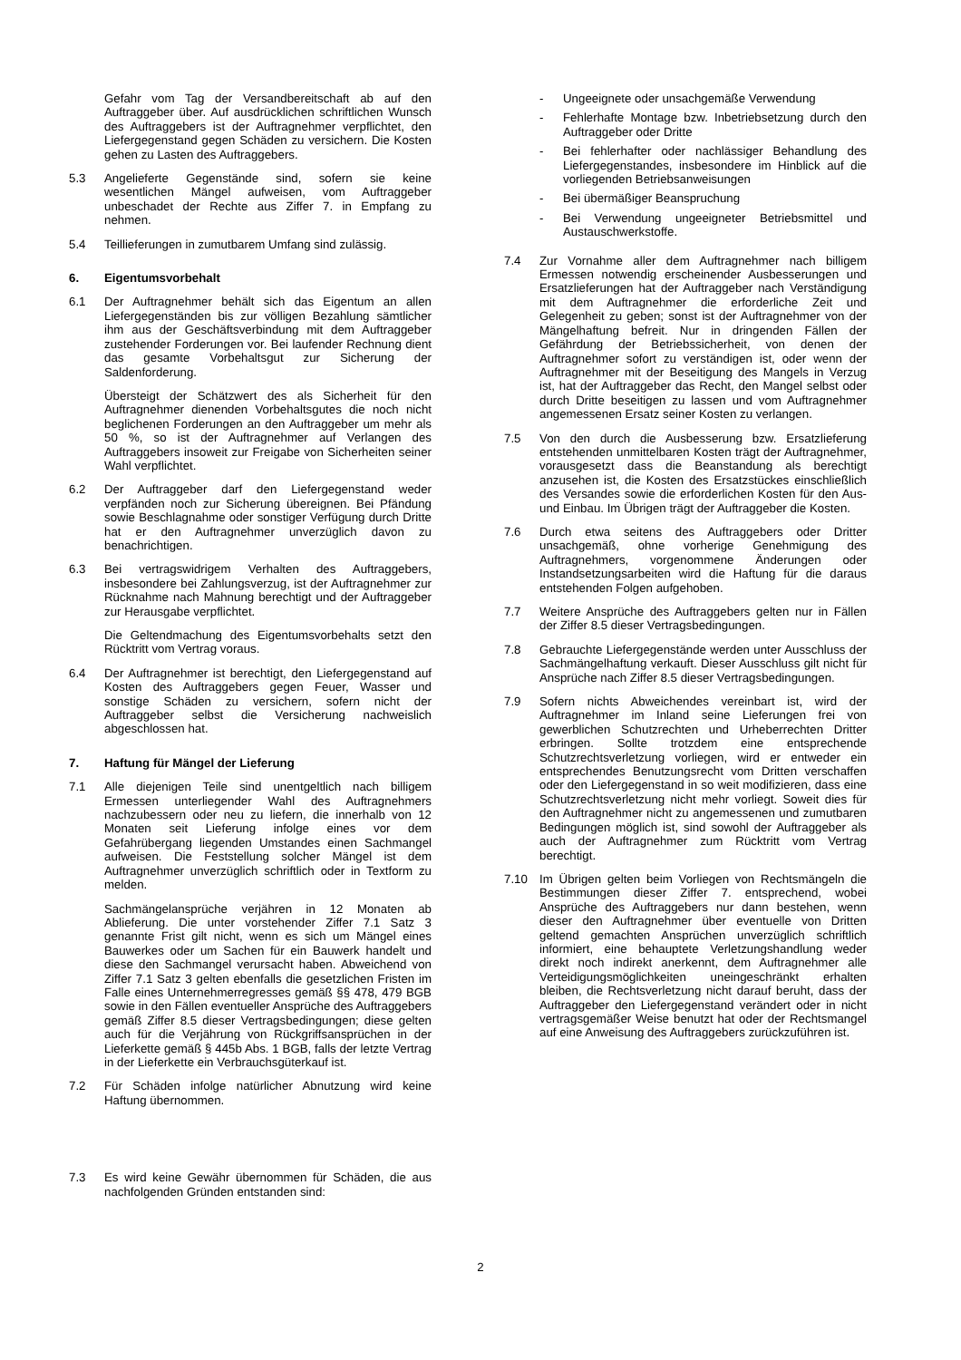Gefahr vom Tag der Versandbereitschaft ab auf den Auftraggeber über. Auf ausdrücklichen schriftlichen Wunsch des Auftraggebers ist der Auftragnehmer verpflichtet, den Liefergegenstand gegen Schäden zu versichern. Die Kosten gehen zu Lasten des Auftraggebers.
5.3 Angelieferte Gegenstände sind, sofern sie keine wesentlichen Mängel aufweisen, vom Auftraggeber unbeschadet der Rechte aus Ziffer 7. in Empfang zu nehmen.
5.4 Teillieferungen in zumutbarem Umfang sind zulässig.
6. Eigentumsvorbehalt
6.1 Der Auftragnehmer behält sich das Eigentum an allen Liefergegenständen bis zur völligen Bezahlung sämtlicher ihm aus der Geschäftsverbindung mit dem Auftraggeber zustehender Forderungen vor. Bei laufender Rechnung dient das gesamte Vorbehaltsgut zur Sicherung der Saldenforderung.
Übersteigt der Schätzwert des als Sicherheit für den Auftragnehmer dienenden Vorbehaltsgutes die noch nicht beglichenen Forderungen an den Auftraggeber um mehr als 50 %, so ist der Auftragnehmer auf Verlangen des Auftraggebers insoweit zur Freigabe von Sicherheiten seiner Wahl verpflichtet.
6.2 Der Auftraggeber darf den Liefergegenstand weder verpfänden noch zur Sicherung übereignen. Bei Pfändung sowie Beschlagnahme oder sonstiger Verfügung durch Dritte hat er den Auftragnehmer unverzüglich davon zu benachrichtigen.
6.3 Bei vertragswidrigem Verhalten des Auftraggebers, insbesondere bei Zahlungsverzug, ist der Auftragnehmer zur Rücknahme nach Mahnung berechtigt und der Auftraggeber zur Herausgabe verpflichtet.
Die Geltendmachung des Eigentumsvorbehalts setzt den Rücktritt vom Vertrag voraus.
6.4 Der Auftragnehmer ist berechtigt, den Liefergegenstand auf Kosten des Auftraggebers gegen Feuer, Wasser und sonstige Schäden zu versichern, sofern nicht der Auftraggeber selbst die Versicherung nachweislich abgeschlossen hat.
7. Haftung für Mängel der Lieferung
7.1 Alle diejenigen Teile sind unentgeltlich nach billigem Ermessen unterliegender Wahl des Auftragnehmers nachzubessern oder neu zu liefern, die innerhalb von 12 Monaten seit Lieferung infolge eines vor dem Gefahrübergang liegenden Umstandes einen Sachmangel aufweisen. Die Feststellung solcher Mängel ist dem Auftragnehmer unverzüglich schriftlich oder in Textform zu melden.
Sachmängelansprüche verjähren in 12 Monaten ab Ablieferung. Die unter vorstehender Ziffer 7.1 Satz 3 genannte Frist gilt nicht, wenn es sich um Mängel eines Bauwerkes oder um Sachen für ein Bauwerk handelt und diese den Sachmangel verursacht haben. Abweichend von Ziffer 7.1 Satz 3 gelten ebenfalls die gesetzlichen Fristen im Falle eines Unternehmerregresses gemäß §§ 478, 479 BGB sowie in den Fällen eventueller Ansprüche des Auftraggebers gemäß Ziffer 8.5 dieser Vertragsbedingungen; diese gelten auch für die Verjährung von Rückgriffsansprüchen in der Lieferkette gemäß § 445b Abs. 1 BGB, falls der letzte Vertrag in der Lieferkette ein Verbrauchsgüterkauf ist.
7.2 Für Schäden infolge natürlicher Abnutzung wird keine Haftung übernommen.
7.3 Es wird keine Gewähr übernommen für Schäden, die aus nachfolgenden Gründen entstanden sind:
- Ungeeignete oder unsachgemäße Verwendung
- Fehlerhafte Montage bzw. Inbetriebsetzung durch den Auftraggeber oder Dritte
- Bei fehlerhafter oder nachlässiger Behandlung des Liefergegenstandes, insbesondere im Hinblick auf die vorliegenden Betriebsanweisungen
- Bei übermäßiger Beanspruchung
- Bei Verwendung ungeeigneter Betriebsmittel und Austauschwerkstoffe.
7.4 Zur Vornahme aller dem Auftragnehmer nach billigem Ermessen notwendig erscheinender Ausbesserungen und Ersatzlieferungen hat der Auftraggeber nach Verständigung mit dem Auftragnehmer die erforderliche Zeit und Gelegenheit zu geben; sonst ist der Auftragnehmer von der Mängelhaftung befreit. Nur in dringenden Fällen der Gefährdung der Betriebssicherheit, von denen der Auftragnehmer sofort zu verständigen ist, oder wenn der Auftragnehmer mit der Beseitigung des Mangels in Verzug ist, hat der Auftraggeber das Recht, den Mangel selbst oder durch Dritte beseitigen zu lassen und vom Auftragnehmer angemessenen Ersatz seiner Kosten zu verlangen.
7.5 Von den durch die Ausbesserung bzw. Ersatzlieferung entstehenden unmittelbaren Kosten trägt der Auftragnehmer, vorausgesetzt dass die Beanstandung als berechtigt anzusehen ist, die Kosten des Ersatzstückes einschließlich des Versandes sowie die erforderlichen Kosten für den Aus- und Einbau. Im Übrigen trägt der Auftraggeber die Kosten.
7.6 Durch etwa seitens des Auftraggebers oder Dritter unsachgemäß, ohne vorherige Genehmigung des Auftragnehmers, vorgenommene Änderungen oder Instandsetzungsarbeiten wird die Haftung für die daraus entstehenden Folgen aufgehoben.
7.7 Weitere Ansprüche des Auftraggebers gelten nur in Fällen der Ziffer 8.5 dieser Vertragsbedingungen.
7.8 Gebrauchte Liefergegenstände werden unter Ausschluss der Sachmängelhaftung verkauft. Dieser Ausschluss gilt nicht für Ansprüche nach Ziffer 8.5 dieser Vertragsbedingungen.
7.9 Sofern nichts Abweichendes vereinbart ist, wird der Auftragnehmer im Inland seine Lieferungen frei von gewerblichen Schutzrechten und Urheberrechten Dritter erbringen. Sollte trotzdem eine entsprechende Schutzrechtsverletzung vorliegen, wird er entweder ein entsprechendes Benutzungsrecht vom Dritten verschaffen oder den Liefergegenstand in so weit modifizieren, dass eine Schutzrechtsverletzung nicht mehr vorliegt. Soweit dies für den Auftragnehmer nicht zu angemessenen und zumutbaren Bedingungen möglich ist, sind sowohl der Auftraggeber als auch der Auftragnehmer zum Rücktritt vom Vertrag berechtigt.
7.10 Im Übrigen gelten beim Vorliegen von Rechtsmängeln die Bestimmungen dieser Ziffer 7. entsprechend, wobei Ansprüche des Auftraggebers nur dann bestehen, wenn dieser den Auftragnehmer über eventuelle von Dritten geltend gemachten Ansprüchen unverzüglich schriftlich informiert, eine behauptete Verletzungshandlung weder direkt noch indirekt anerkennt, dem Auftragnehmer alle Verteidigungsmöglichkeiten uneingeschränkt erhalten bleiben, die Rechtsverletzung nicht darauf beruht, dass der Auftraggeber den Liefergegenstand verändert oder in nicht vertragsgemäßer Weise benutzt hat oder der Rechtsmangel auf eine Anweisung des Auftraggebers zurückzuführen ist.
2